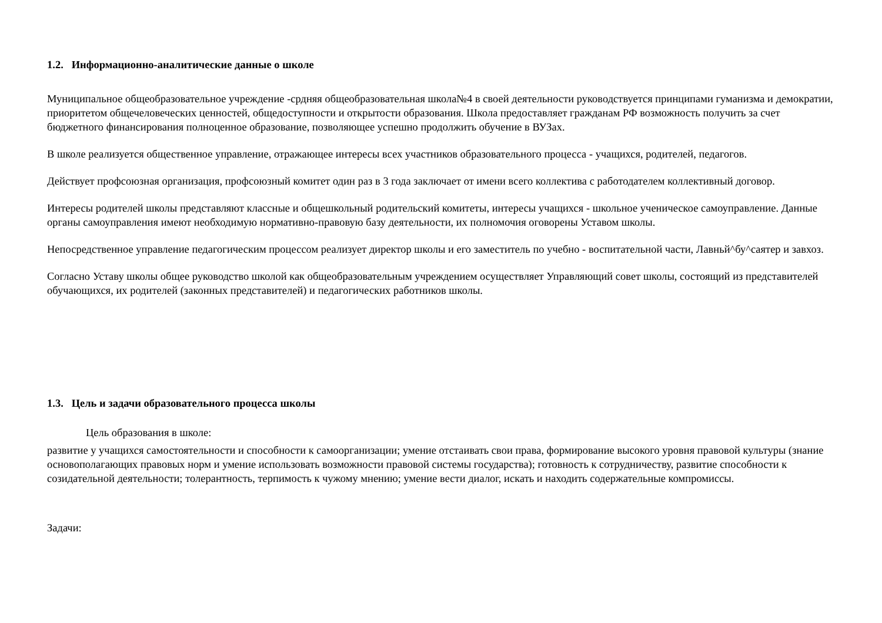1.2. Информационно-аналитические данные о школе
Муниципальное общеобразовательное учреждение -срдняя общеобразовательная школа№4 в своей деятельности руководствуется принципами гуманизма и демократии, приоритетом общечеловеческих ценностей, общедоступности и открытости образования. Школа предоставляет гражданам РФ возможность получить за счет бюджетного финансирования полноценное образование, позволяющее успешно продолжить обучение в ВУЗах.
В школе реализуется общественное управление, отражающее интересы всех участников образовательного процесса - учащихся, родителей, педагогов.
Действует профсоюзная организация, профсоюзный комитет один раз в 3 года заключает от имени всего коллектива с работодателем коллективный договор.
Интересы родителей школы представляют классные и общешкольный родительский комитеты, интересы учащихся - школьное ученическое самоуправление. Данные органы самоуправления имеют необходимую нормативно-правовую базу деятельности, их полномочия оговорены Уставом школы.
Непосредственное управление педагогическим процессом реализует директор школы и его заместитель по учебно - воспитательной части, Лавньй^бу^саятер и завхоз.
Согласно Уставу школы общее руководство школой как общеобразовательным учреждением осуществляет Управляющий совет школы, состоящий из представителей обучающихся, их родителей (законных представителей) и педагогических работников школы.
1.3. Цель и задачи образовательного процесса школы
Цель образования в школе:
развитие у учащихся самостоятельности и способности к самоорганизации; умение отстаивать свои права, формирование высокого уровня правовой культуры (знание основополагающих правовых норм и умение использовать возможности правовой системы государства); готовность к сотрудничеству, развитие способности к созидательной деятельности; толерантность, терпимость к чужому мнению; умение вести диалог, искать и находить содержательные компромиссы.
Задачи: